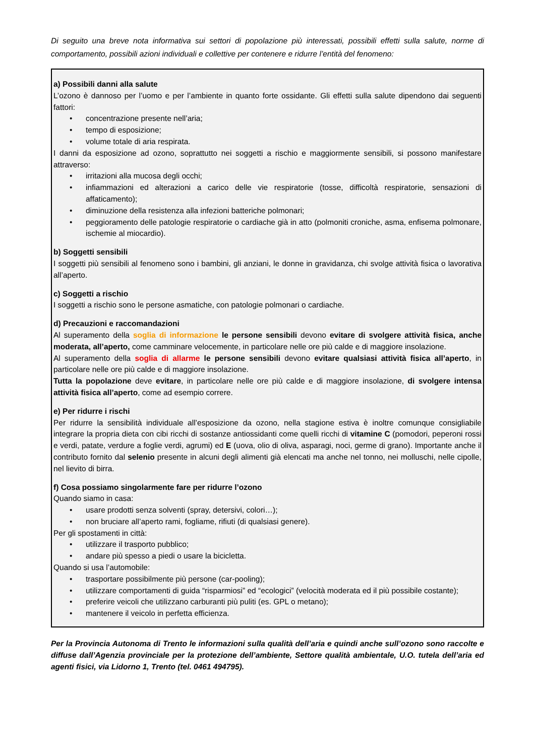Di seguito una breve nota informativa sui settori di popolazione più interessati, possibili effetti sulla salute, norme di comportamento, possibili azioni individuali e collettive per contenere e ridurre l’entità del fenomeno:
a) Possibili danni alla salute
L’ozono è dannoso per l’uomo e per l’ambiente in quanto forte ossidante. Gli effetti sulla salute dipendono dai seguenti fattori:
• concentrazione presente nell’aria;
• tempo di esposizione;
• volume totale di aria respirata.
I danni da esposizione ad ozono, soprattutto nei soggetti a rischio e maggiormente sensibili, si possono manifestare attraverso:
• irritazioni alla mucosa degli occhi;
• infiammazioni ed alterazioni a carico delle vie respiratorie (tosse, difficoltà respiratorie, sensazioni di affaticamento);
• diminuzione della resistenza alla infezioni batteriche polmonari;
• peggioramento delle patologie respiratorie o cardiache già in atto (polmoniti croniche, asma, enfisema polmonare, ischemie al miocardio).
b) Soggetti sensibili
I soggetti più sensibili al fenomeno sono i bambini, gli anziani, le donne in gravidanza, chi svolge attività fisica o lavorativa all’aperto.
c) Soggetti a rischio
I soggetti a rischio sono le persone asmatiche, con patologie polmonari o cardiache.
d) Precauzioni e raccomandazioni
Al superamento della soglia di informazione le persone sensibili devono evitare di svolgere attività fisica, anche moderata, all’aperto, come camminare velocemente, in particolare nelle ore più calde e di maggiore insolazione.
Al superamento della soglia di allarme le persone sensibili devono evitare qualsiasi attività fisica all’aperto, in particolare nelle ore più calde e di maggiore insolazione.
Tutta la popolazione deve evitare, in particolare nelle ore più calde e di maggiore insolazione, di svolgere intensa attività fisica all’aperto, come ad esempio correre.
e) Per ridurre i rischi
Per ridurre la sensibilità individuale all’esposizione da ozono, nella stagione estiva è inoltre comunque consigliabile integrare la propria dieta con cibi ricchi di sostanze antiossidanti come quelli ricchi di vitamine C (pomodori, peperoni rossi e verdi, patate, verdure a foglie verdi, agrumi) ed E (uova, olio di oliva, asparagi, noci, germe di grano). Importante anche il contributo fornito dal selenio presente in alcuni degli alimenti già elencati ma anche nel tonno, nei molluschi, nelle cipolle, nel lievito di birra.
f) Cosa possiamo singolarmente fare per ridurre l’ozono
Quando siamo in casa:
• usare prodotti senza solventi (spray, detersivi, colori…);
• non bruciare all’aperto rami, fogliame, rifiuti (di qualsiasi genere).
Per gli spostamenti in città:
• utilizzare il trasporto pubblico;
• andare più spesso a piedi o usare la bicicletta.
Quando si usa l’automobile:
• trasportare possibilmente più persone (car-pooling);
• utilizzare comportamenti di guida “risparmiosi” ed “ecologici” (velocità moderata ed il più possibile costante);
• preferire veicoli che utilizzano carburanti più puliti (es. GPL o metano);
• mantenere il veicolo in perfetta efficienza.
Per la Provincia Autonoma di Trento le informazioni sulla qualità dell’aria e quindi anche sull’ozono sono raccolte e diffuse dall’Agenzia provinciale per la protezione dell’ambiente, Settore qualità ambientale, U.O. tutela dell’aria ed agenti fisici, via Lidorno 1, Trento (tel. 0461 494795).